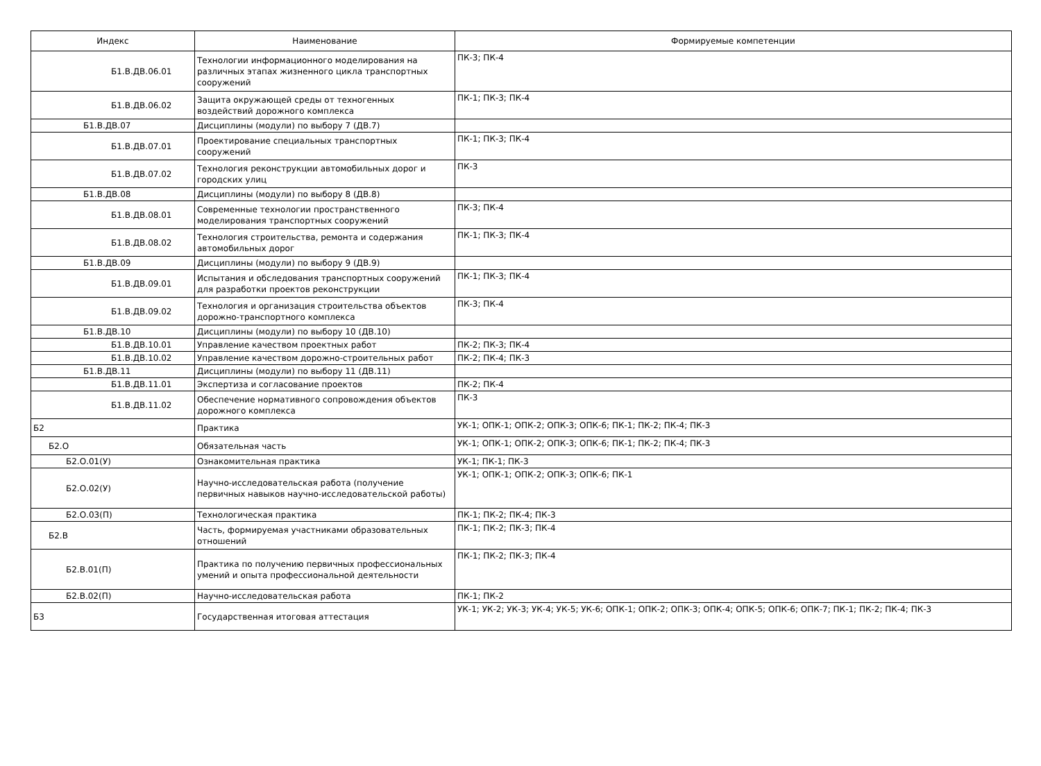| Индекс | Наименование | Формируемые компетенции |
| --- | --- | --- |
| Б1.В.ДВ.06.01 | Технологии информационного моделирования на различных этапах жизненного цикла транспортных сооружений | ПК-3; ПК-4 |
| Б1.В.ДВ.06.02 | Защита окружающей среды от техногенных воздействий дорожного комплекса | ПК-1; ПК-3; ПК-4 |
| Б1.В.ДВ.07 | Дисциплины (модули) по выбору 7 (ДВ.7) | |
| Б1.В.ДВ.07.01 | Проектирование специальных транспортных сооружений | ПК-1; ПК-3; ПК-4 |
| Б1.В.ДВ.07.02 | Технология реконструкции автомобильных дорог и городских улиц | ПК-3 |
| Б1.В.ДВ.08 | Дисциплины (модули) по выбору 8 (ДВ.8) | |
| Б1.В.ДВ.08.01 | Современные технологии пространственного моделирования транспортных сооружений | ПК-3; ПК-4 |
| Б1.В.ДВ.08.02 | Технология строительства, ремонта и содержания автомобильных дорог | ПК-1; ПК-3; ПК-4 |
| Б1.В.ДВ.09 | Дисциплины (модули) по выбору 9 (ДВ.9) | |
| Б1.В.ДВ.09.01 | Испытания и обследования транспортных сооружений для разработки проектов реконструкции | ПК-1; ПК-3; ПК-4 |
| Б1.В.ДВ.09.02 | Технология и организация строительства объектов дорожно-транспортного комплекса | ПК-3; ПК-4 |
| Б1.В.ДВ.10 | Дисциплины (модули) по выбору 10 (ДВ.10) | |
| Б1.В.ДВ.10.01 | Управление качеством проектных работ | ПК-2; ПК-3; ПК-4 |
| Б1.В.ДВ.10.02 | Управление качеством дорожно-строительных работ | ПК-2; ПК-4; ПК-3 |
| Б1.В.ДВ.11 | Дисциплины (модули) по выбору 11 (ДВ.11) | |
| Б1.В.ДВ.11.01 | Экспертиза и согласование проектов | ПК-2; ПК-4 |
| Б1.В.ДВ.11.02 | Обеспечение нормативного сопровождения объектов дорожного комплекса | ПК-3 |
| Б2 | Практика | УК-1; ОПК-1; ОПК-2; ОПК-3; ОПК-6; ПК-1; ПК-2; ПК-4; ПК-3 |
| Б2.О | Обязательная часть | УК-1; ОПК-1; ОПК-2; ОПК-3; ОПК-6; ПК-1; ПК-2; ПК-4; ПК-3 |
| Б2.О.01(У) | Ознакомительная практика | УК-1; ПК-1; ПК-3 |
| Б2.О.02(У) | Научно-исследовательская работа (получение первичных навыков научно-исследовательской работы) | УК-1; ОПК-1; ОПК-2; ОПК-3; ОПК-6; ПК-1 |
| Б2.О.03(П) | Технологическая практика | ПК-1; ПК-2; ПК-4; ПК-3 |
| Б2.В | Часть, формируемая участниками образовательных отношений | ПК-1; ПК-2; ПК-3; ПК-4 |
| Б2.В.01(П) | Практика по получению первичных профессиональных умений и опыта профессиональной деятельности | ПК-1; ПК-2; ПК-3; ПК-4 |
| Б2.В.02(П) | Научно-исследовательская работа | ПК-1; ПК-2 |
| Б3 | Государственная итоговая аттестация | УК-1; УК-2; УК-3; УК-4; УК-5; УК-6; ОПК-1; ОПК-2; ОПК-3; ОПК-4; ОПК-5; ОПК-6; ОПК-7; ПК-1; ПК-2; ПК-4; ПК-3 |